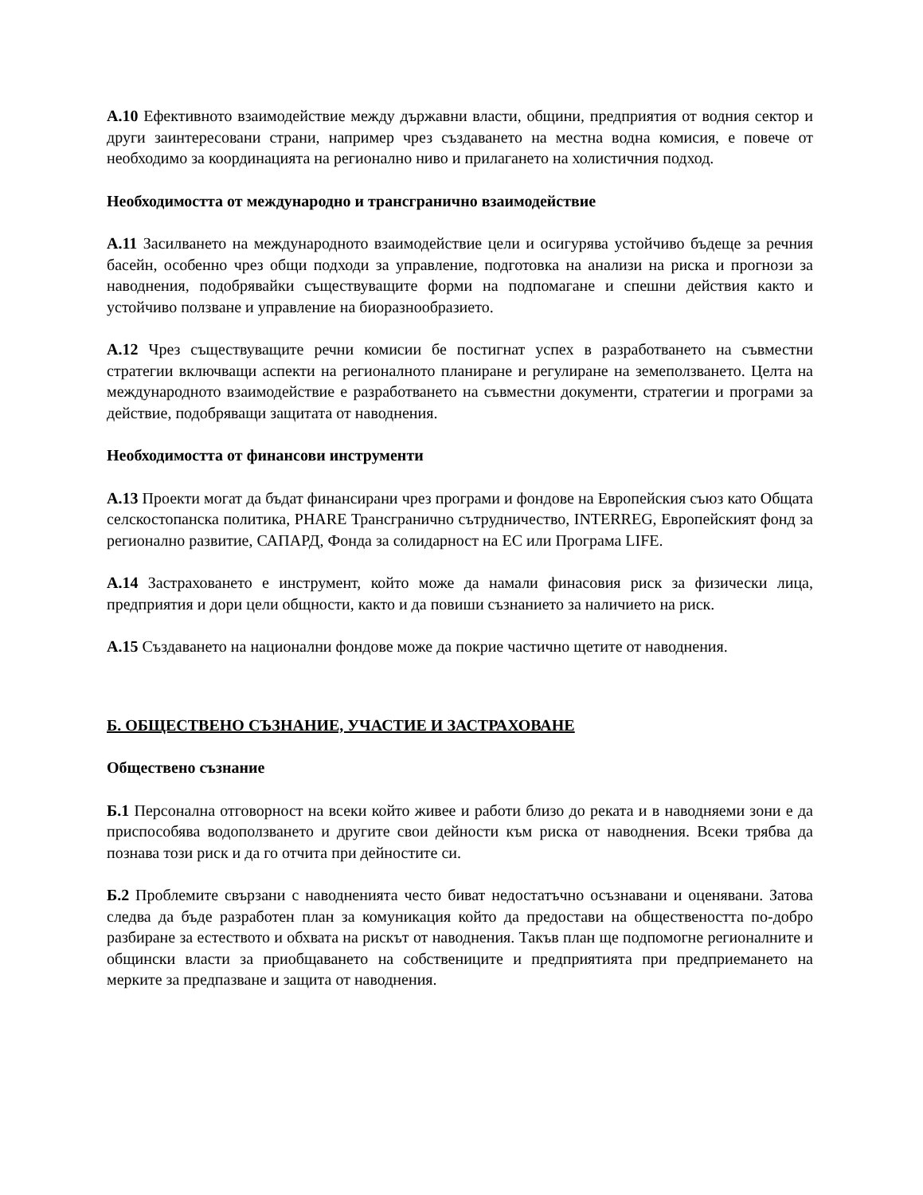А.10 Ефективното взаимодействие между държавни власти, общини, предприятия от водния сектор и други заинтересовани страни, например чрез създаването на местна водна комисия, е повече от необходимо за координацията на регионално ниво и прилагането на холистичния подход.
Необходимостта от международно и трансгранично взаимодействие
А.11 Засилването на международното взаимодействие цели и осигурява устойчиво бъдеще за речния басейн, особенно чрез общи подходи за управление, подготовка на анализи на риска и прогнози за наводнения, подобрявайки съществуващите форми на подпомагане и спешни действия както и устойчиво ползване и управление на биоразнообразието.
А.12 Чрез съществуващите речни комисии бе постигнат успех в разработването на съвместни стратегии включващи аспекти на регионалното планиране и регулиране на земеползването. Целта на международното взаимодействие е разработването на съвместни документи, стратегии и програми за действие, подобряващи защитата от наводнения.
Необходимостта от финансови инструменти
А.13 Проекти могат да бъдат финансирани чрез програми и фондове на Европейския съюз като Общата селскостопанска политика, PHARE Трансгранично сътрудничество, INTERREG, Европейският фонд за регионално развитие, САПАРД, Фонда за солидарност на ЕС или Програма LIFE.
А.14 Застраховането е инструмент, който може да намали финасовия риск за физически лица, предприятия и дори цели общности, както и да повиши съзнанието за наличието на риск.
А.15 Създаването на национални фондове може да покрие частично щетите от наводнения.
Б. ОБЩЕСТВЕНО СЪЗНАНИЕ, УЧАСТИЕ И ЗАСТРАХОВАНЕ
Обществено съзнание
Б.1 Персонална отговорност на всеки който живее и работи близо до реката и в наводняеми зони е да приспособява водоползването и другите свои дейности към риска от наводнения. Всеки трябва да познава този риск и да го отчита при дейностите си.
Б.2 Проблемите свързани с наводненията често биват недостатъчно осъзнавани и оценявани. Затова следва да бъде разработен план за комуникация който да предостави на обществеността по-добро разбиране за естеството и обхвата на рискът от наводнения. Такъв план ще подпомогне регионалните и общински власти за приобщаването на собствениците и предприятията при предприемането на мерките за предпазване и защита от наводнения.